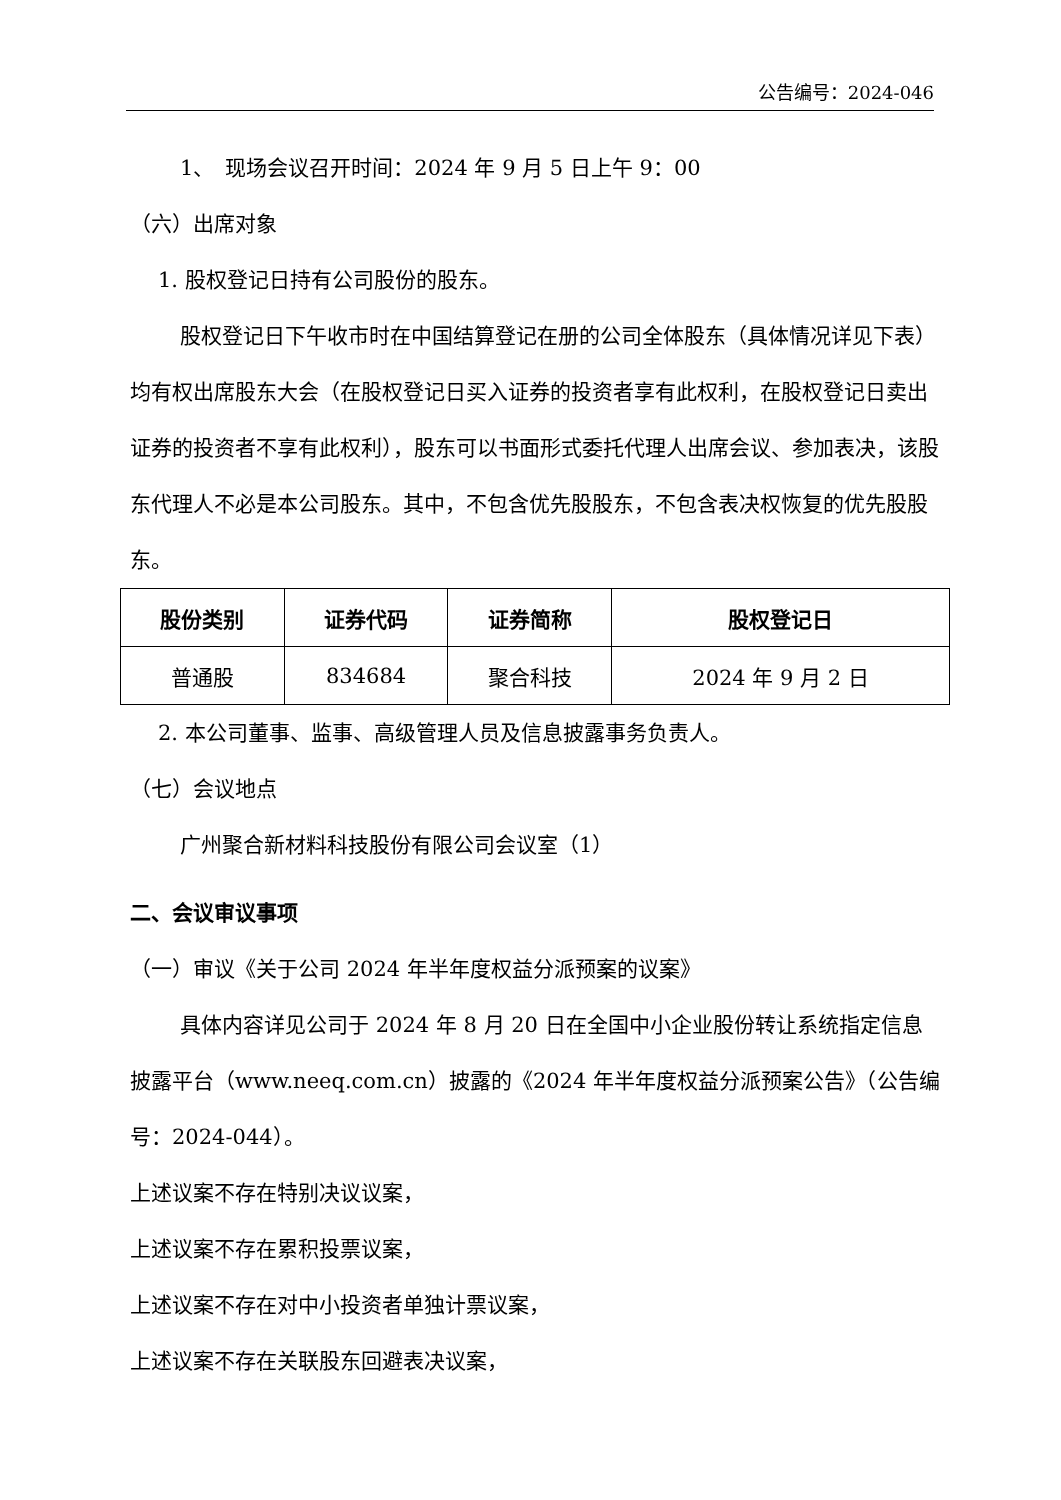公告编号：2024-046
1、　现场会议召开时间：2024 年 9 月 5 日上午 9：00
（六）出席对象
1. 股权登记日持有公司股份的股东。
股权登记日下午收市时在中国结算登记在册的公司全体股东（具体情况详见下表）均有权出席股东大会（在股权登记日买入证券的投资者享有此权利，在股权登记日卖出证券的投资者不享有此权利），股东可以书面形式委托代理人出席会议、参加表决，该股东代理人不必是本公司股东。其中，不包含优先股股东，不包含表决权恢复的优先股股东。
| 股份类别 | 证券代码 | 证券简称 | 股权登记日 |
| --- | --- | --- | --- |
| 普通股 | 834684 | 聚合科技 | 2024 年 9 月 2 日 |
2. 本公司董事、监事、高级管理人员及信息披露事务负责人。
（七）会议地点
广州聚合新材料科技股份有限公司会议室（1）
二、会议审议事项
（一）审议《关于公司 2024 年半年度权益分派预案的议案》
具体内容详见公司于 2024 年 8 月 20 日在全国中小企业股份转让系统指定信息披露平台（www.neeq.com.cn）披露的《2024 年半年度权益分派预案公告》（公告编号：2024-044）。
上述议案不存在特别决议议案，
上述议案不存在累积投票议案，
上述议案不存在对中小投资者单独计票议案，
上述议案不存在关联股东回避表决议案，